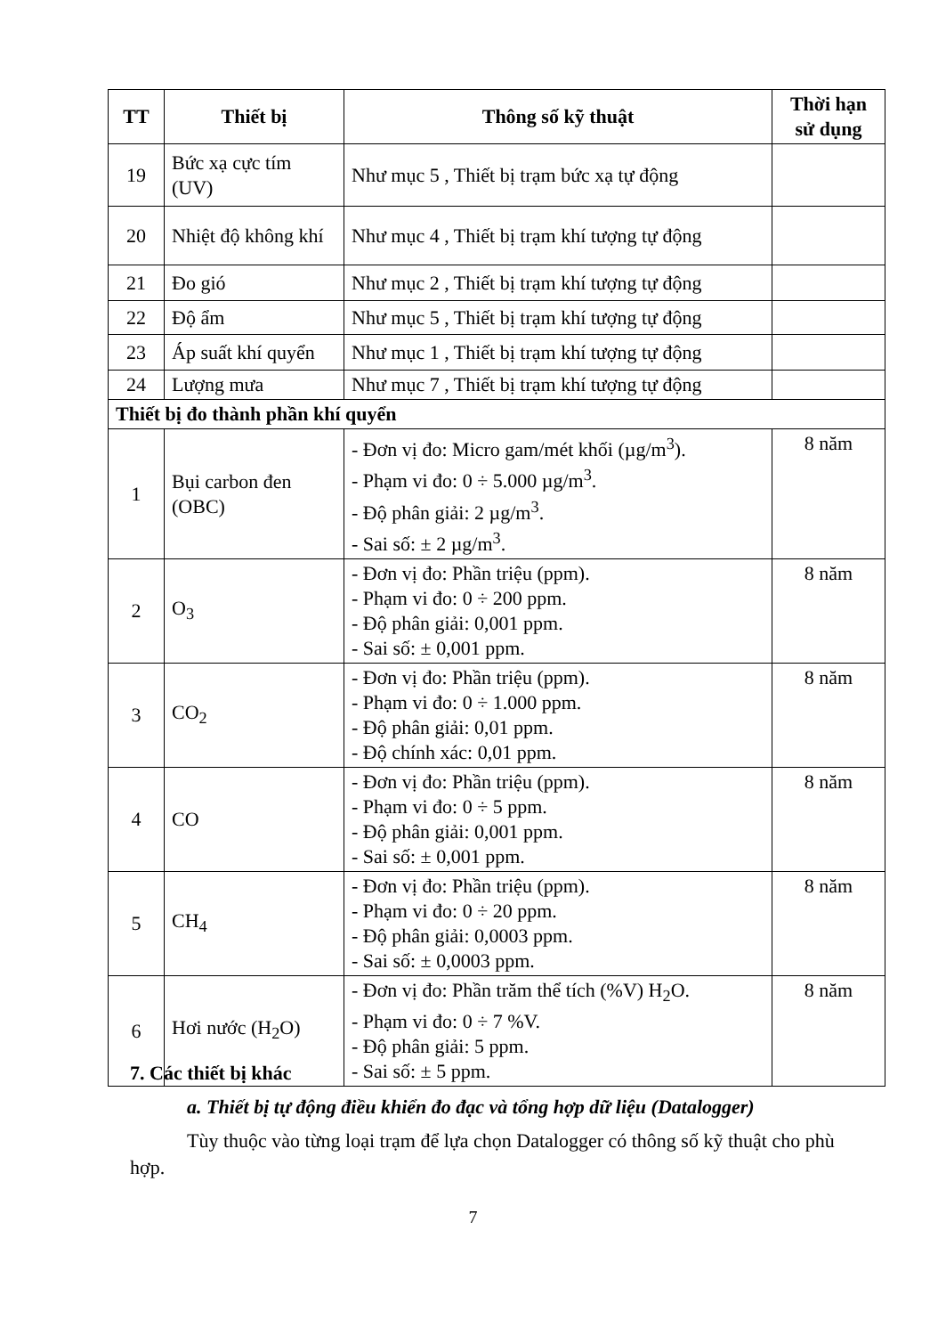| TT | Thiết bị | Thông số kỹ thuật | Thời hạn sử dụng |
| --- | --- | --- | --- |
| 19 | Bức xạ cực tím (UV) | Như mục 5 , Thiết bị trạm bức xạ tự động | |
| 20 | Nhiệt độ không khí | Như mục 4 , Thiết bị trạm khí tượng tự động | |
| 21 | Đo gió | Như mục 2 , Thiết bị trạm khí tượng tự động | |
| 22 | Độ ẩm | Như mục 5 , Thiết bị trạm khí tượng tự động | |
| 23 | Áp suất khí quyển | Như mục 1 , Thiết bị trạm khí tượng tự động | |
| 24 | Lượng mưa | Như mục 7 , Thiết bị trạm khí tượng tự động | |
| Thiết bị đo thành phần khí quyển | | | |
| 1 | Bụi carbon đen (OBC) | - Đơn vị đo: Micro gam/mét khối (µg/m<sup>3</sup>). - Phạm vi đo: 0 ÷ 5.000 µg/m<sup>3</sup>. - Độ phân giải: 2 µg/m<sup>3</sup>. - Sai số: ± 2 µg/m<sup>3</sup>. | 8 năm |
| 2 | O<sub>3</sub> | - Đơn vị đo: Phần triệu (ppm). - Phạm vi đo: 0 ÷ 200 ppm. - Độ phân giải: 0,001 ppm. - Sai số: ± 0,001 ppm. | 8 năm |
| 3 | CO<sub>2</sub> | - Đơn vị đo: Phần triệu (ppm). - Phạm vi đo: 0 ÷ 1.000 ppm. - Độ phân giải: 0,01 ppm. - Độ chính xác: 0,01 ppm. | 8 năm |
| 4 | CO | - Đơn vị đo: Phần triệu (ppm). - Phạm vi đo: 0 ÷ 5 ppm. - Độ phân giải: 0,001 ppm. - Sai số: ± 0,001 ppm. | 8 năm |
| 5 | CH<sub>4</sub> | - Đơn vị đo: Phần triệu (ppm). - Phạm vi đo: 0 ÷ 20 ppm. - Độ phân giải: 0,0003 ppm. - Sai số: ± 0,0003 ppm. | 8 năm |
| 6 | Hơi nước (H<sub>2</sub>O) | - Đơn vị đo: Phần trăm thể tích (%V) H<sub>2</sub>O. - Phạm vi đo: 0 ÷ 7 %V. - Độ phân giải: 5 ppm. - Sai số: ± 5 ppm. | 8 năm |
7. Các thiết bị khác
a. Thiết bị tự động điều khiển đo đạc và tổng hợp dữ liệu (Datalogger)
Tùy thuộc vào từng loại trạm để lựa chọn Datalogger có thông số kỹ thuật cho phù hợp.
7